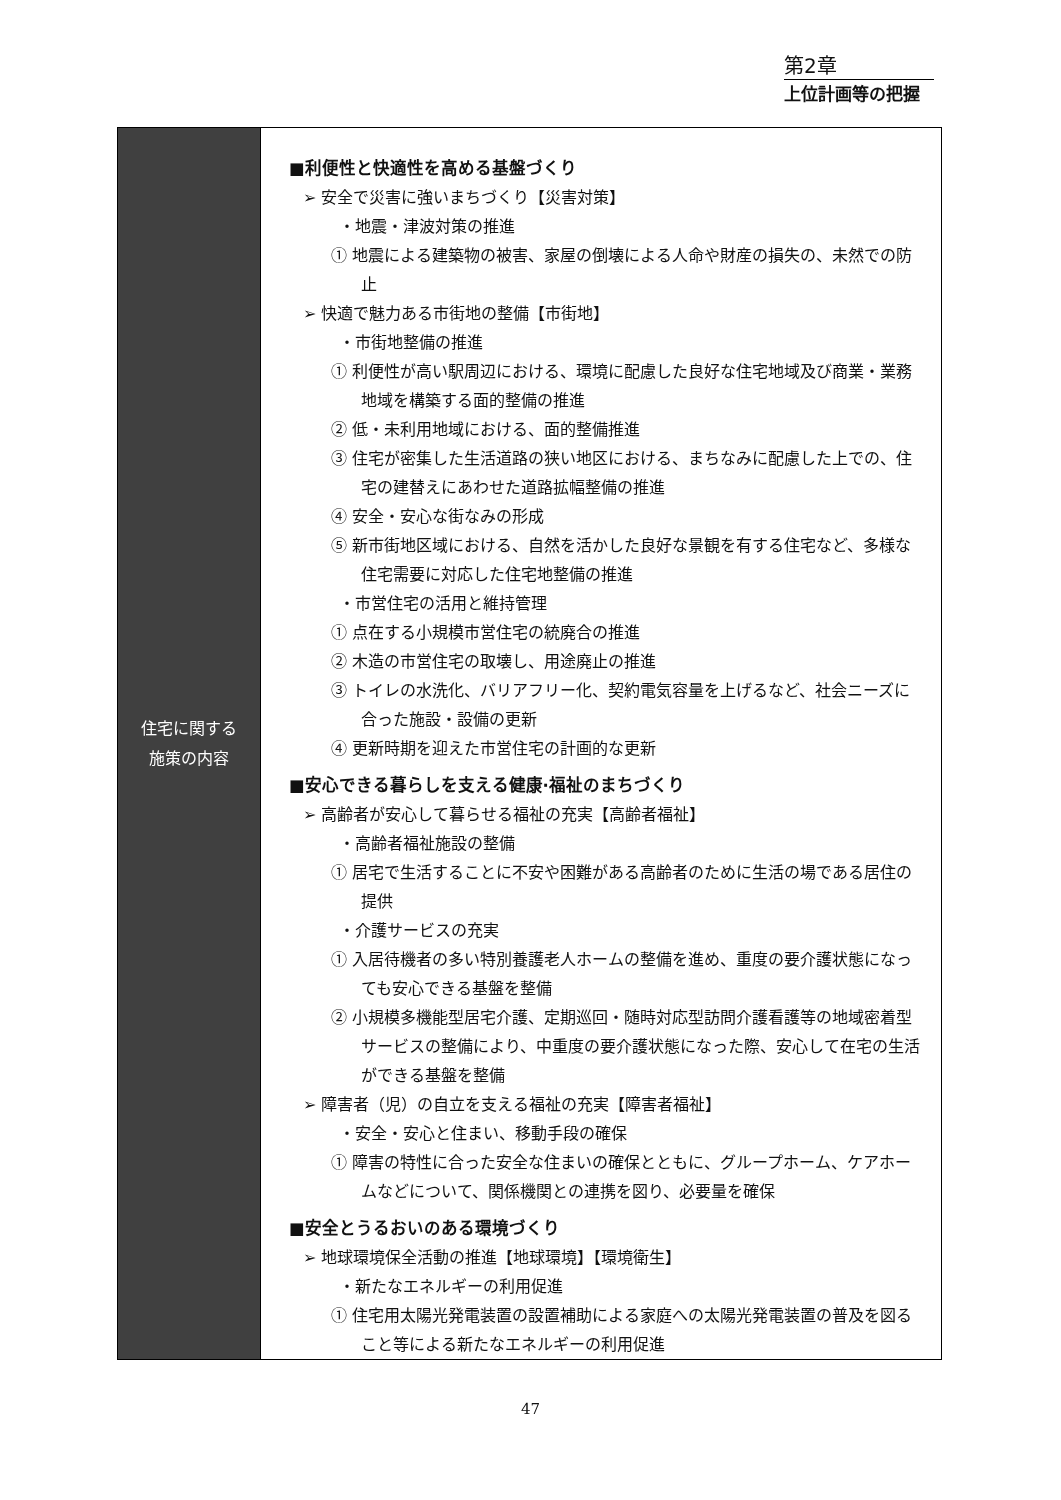第2章
上位計画等の把握
| 住宅に関する 施策の内容 | ■利便性と快適性を高める基盤づくり ➢ 安全で災害に強いまちづくり【災害対策】 ・地震・津波対策の推進 ① 地震による建築物の被害、家屋の倒壊による人命や財産の損失の、未然での防止 ➢ 快適で魅力ある市街地の整備【市街地】 ・市街地整備の推進 ① 利便性が高い駅周辺における、環境に配慮した良好な住宅地域及び商業・業務地域を構築する面的整備の推進 ② 低・未利用地域における、面的整備推進 ③ 住宅が密集した生活道路の狭い地区における、まちなみに配慮した上での、住宅の建替えにあわせた道路拡幅整備の推進 ④ 安全・安心な街なみの形成 ⑤ 新市街地区域における、自然を活かした良好な景観を有する住宅など、多様な住宅需要に対応した住宅地整備の推進 ・市営住宅の活用と維持管理 ① 点在する小規模市営住宅の統廃合の推進 ② 木造の市営住宅の取壊し、用途廃止の推進 ③ トイレの水洗化、バリアフリー化、契約電気容量を上げるなど、社会ニーズに合った施設・設備の更新 ④ 更新時期を迎えた市営住宅の計画的な更新 ■安心できる暮らしを支える健康·福祉のまちづくり ➢ 高齢者が安心して暮らせる福祉の充実【高齢者福祉】 ・高齢者福祉施設の整備 ① 居宅で生活することに不安や困難がある高齢者のために生活の場である居住の提供 ・介護サービスの充実 ① 入居待機者の多い特別養護老人ホームの整備を進め、重度の要介護状態になっても安心できる基盤を整備 ② 小規模多機能型居宅介護、定期巡回・随時対応型訪問介護看護等の地域密着型サービスの整備により、中重度の要介護状態になった際、安心して在宅の生活ができる基盤を整備 ➢ 障害者（児）の自立を支える福祉の充実【障害者福祉】 ・安全・安心と住まい、移動手段の確保 ① 障害の特性に合った安全な住まいの確保とともに、グループホーム、ケアホームなどについて、関係機関との連携を図り、必要量を確保 ■安全とうるおいのある環境づくり ➢ 地球環境保全活動の推進【地球環境】【環境衛生】 ・新たなエネルギーの利用促進 ① 住宅用太陽光発電装置の設置補助による家庭への太陽光発電装置の普及を図ること等による新たなエネルギーの利用促進 |
47